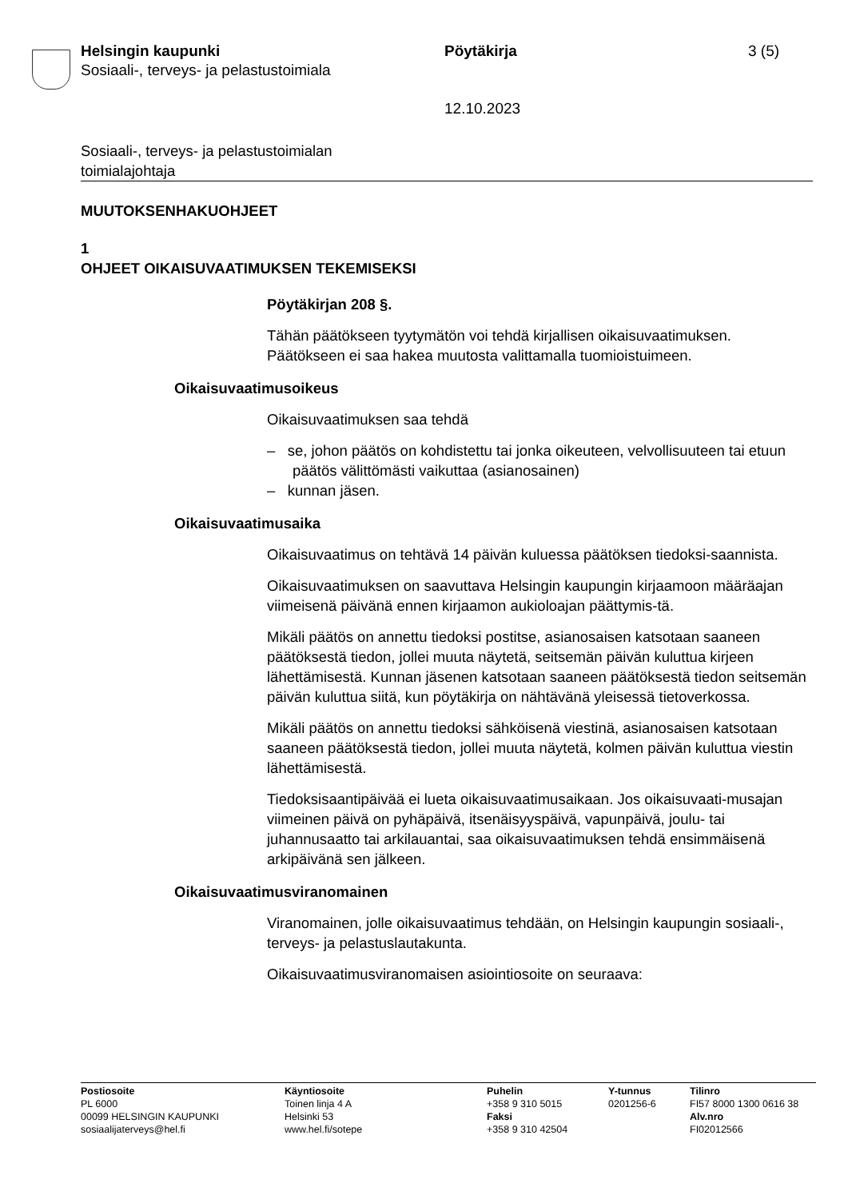Helsingin kaupunki
Sosiaali-, terveys- ja pelastustoimiala
Pöytäkirja
12.10.2023
3 (5)
Sosiaali-, terveys- ja pelastustoimialan
toimialajohtaja
MUUTOKSENHAKUOHJEET
1
OHJEET OIKAISUVAATIMUKSEN TEKEMISEKSI
Pöytäkirjan 208 §.
Tähän päätökseen tyytymätön voi tehdä kirjallisen oikaisuvaatimuksen. Päätökseen ei saa hakea muutosta valittamalla tuomioistuimeen.
Oikaisuvaatimusoikeus
Oikaisuvaatimuksen saa tehdä
– se, johon päätös on kohdistettu tai jonka oikeuteen, velvollisuuteen tai etuun päätös välittömästi vaikuttaa (asianosainen)
– kunnan jäsen.
Oikaisuvaatimusaika
Oikaisuvaatimus on tehtävä 14 päivän kuluessa päätöksen tiedoksi-saannista.
Oikaisuvaatimuksen on saavuttava Helsingin kaupungin kirjaamoon määräajan viimeisenä päivänä ennen kirjaamon aukioloajan päättymis-tä.
Mikäli päätös on annettu tiedoksi postitse, asianosaisen katsotaan saaneen päätöksestä tiedon, jollei muuta näytetä, seitsemän päivän kuluttua kirjeen lähettämisestä. Kunnan jäsenen katsotaan saaneen päätöksestä tiedon seitsemän päivän kuluttua siitä, kun pöytäkirja on nähtävänä yleisessä tietoverkossa.
Mikäli päätös on annettu tiedoksi sähköisenä viestinä, asianosaisen katsotaan saaneen päätöksestä tiedon, jollei muuta näytetä, kolmen päivän kuluttua viestin lähettämisestä.
Tiedoksisaantipäivää ei lueta oikaisuvaatimusaikaan. Jos oikaisuvaati-musajan viimeinen päivä on pyhäpäivä, itsenäisyyspäivä, vapunpäivä, joulu- tai juhannusaatto tai arkilauantai, saa oikaisuvaatimuksen tehdä ensimmäisenä arkipäivänä sen jälkeen.
Oikaisuvaatimusviranomainen
Viranomainen, jolle oikaisuvaatimus tehdään, on Helsingin kaupungin sosiaali-, terveys- ja pelastuslautakunta.
Oikaisuvaatimusviranomaisen asiointiosoite on seuraava:
Postiosoite
PL 6000
00099 HELSINGIN KAUPUNKI
sosiaalijaterveys@hel.fi
Käyntiosoite
Toinen linja 4 A
Helsinki 53
www.hel.fi/sotepe
Puhelin
+358 9 310 5015
Faksi
+358 9 310 42504
Y-tunnus
0201256-6
Tilinro
FI57 8000 1300 0616 38
Alv.nro
FI02012566